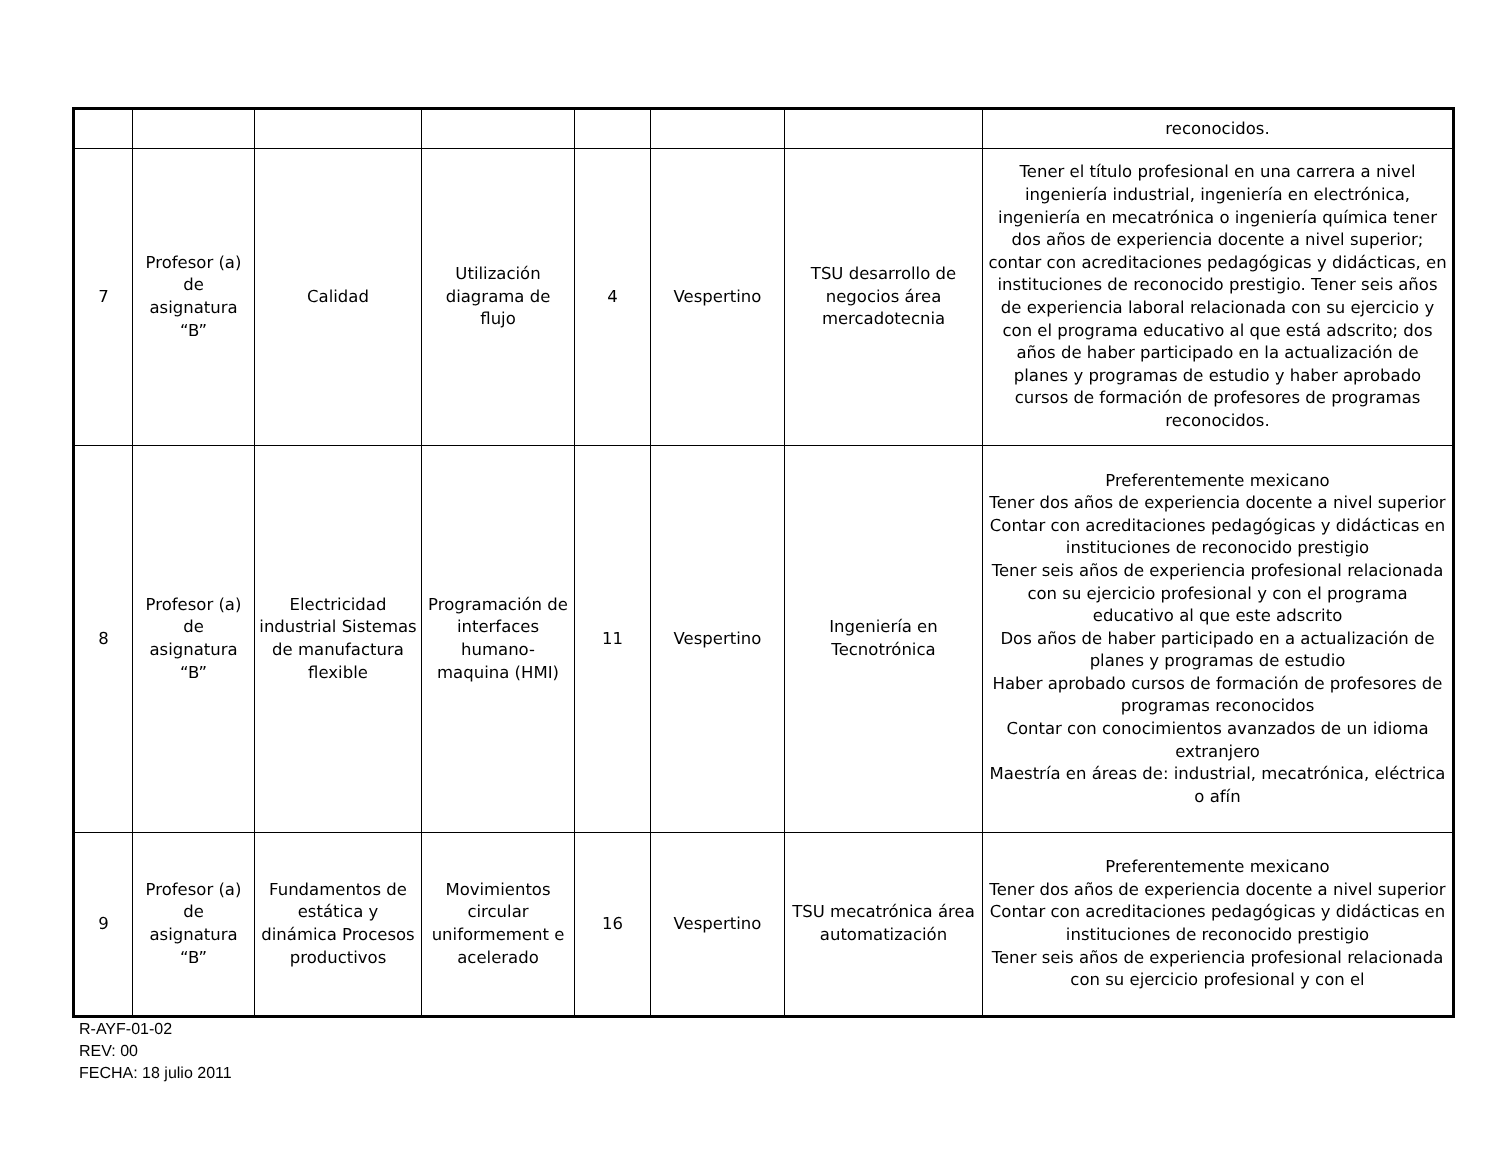| | | | | | | | reconocidos. |
| 7 | Profesor (a) de asignatura “B” | Calidad | Utilización diagrama de flujo | 4 | Vespertino | TSU desarrollo de negocios área mercadotecnia | Tener el título profesional en una carrera a nivel ingeniería industrial, ingeniería en electrónica, ingeniería en mecatrónica o ingeniería química tener dos años de experiencia docente a nivel superior; contar con acreditaciones pedagógicas y didácticas, en instituciones de reconocido prestigio. Tener seis años de experiencia laboral relacionada con su ejercicio y con el programa educativo al que está adscrito; dos años de haber participado en la actualización de planes y programas de estudio y haber aprobado cursos de formación de profesores de programas reconocidos. |
| 8 | Profesor (a) de asignatura “B” | Electricidad industrial Sistemas de manufactura flexible | Programación de interfaces humano-maquina (HMI) | 11 | Vespertino | Ingeniería en Tecnotrónica | Preferentemente mexicano Tener dos años de experiencia docente a nivel superior Contar con acreditaciones pedagógicas y didácticas en instituciones de reconocido prestigio Tener seis años de experiencia profesional relacionada con su ejercicio profesional y con el programa educativo al que este adscrito Dos años de haber participado en a actualización de planes y programas de estudio Haber aprobado cursos de formación de profesores de programas reconocidos Contar con conocimientos avanzados de un idioma extranjero Maestría en áreas de: industrial, mecatrónica, eléctrica o afín |
| 9 | Profesor (a) de asignatura “B” | Fundamentos de estática y dinámica Procesos productivos | Movimientos circular uniformement e acelerado | 16 | Vespertino | TSU mecatrónica área automatización | Preferentemente mexicano Tener dos años de experiencia docente a nivel superior Contar con acreditaciones pedagógicas y didácticas en instituciones de reconocido prestigio Tener seis años de experiencia profesional relacionada con su ejercicio profesional y con el |
R-AYF-01-02
REV: 00
FECHA: 18 julio 2011